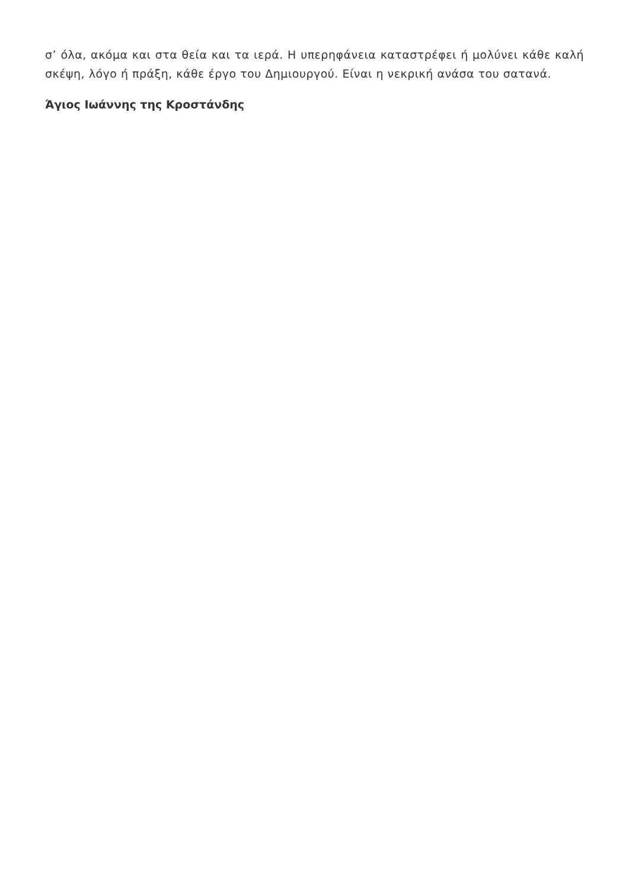σ’ όλα, ακόμα και στα θεία και τα ιερά. Η υπερηφάνεια καταστρέφει ή μολύνει κάθε καλή σκέψη, λόγο ή πράξη, κάθε έργο του Δημιουργού. Είναι η νεκρική ανάσα του σατανά.
Άγιος Ιωάννης της Κροστάνδης